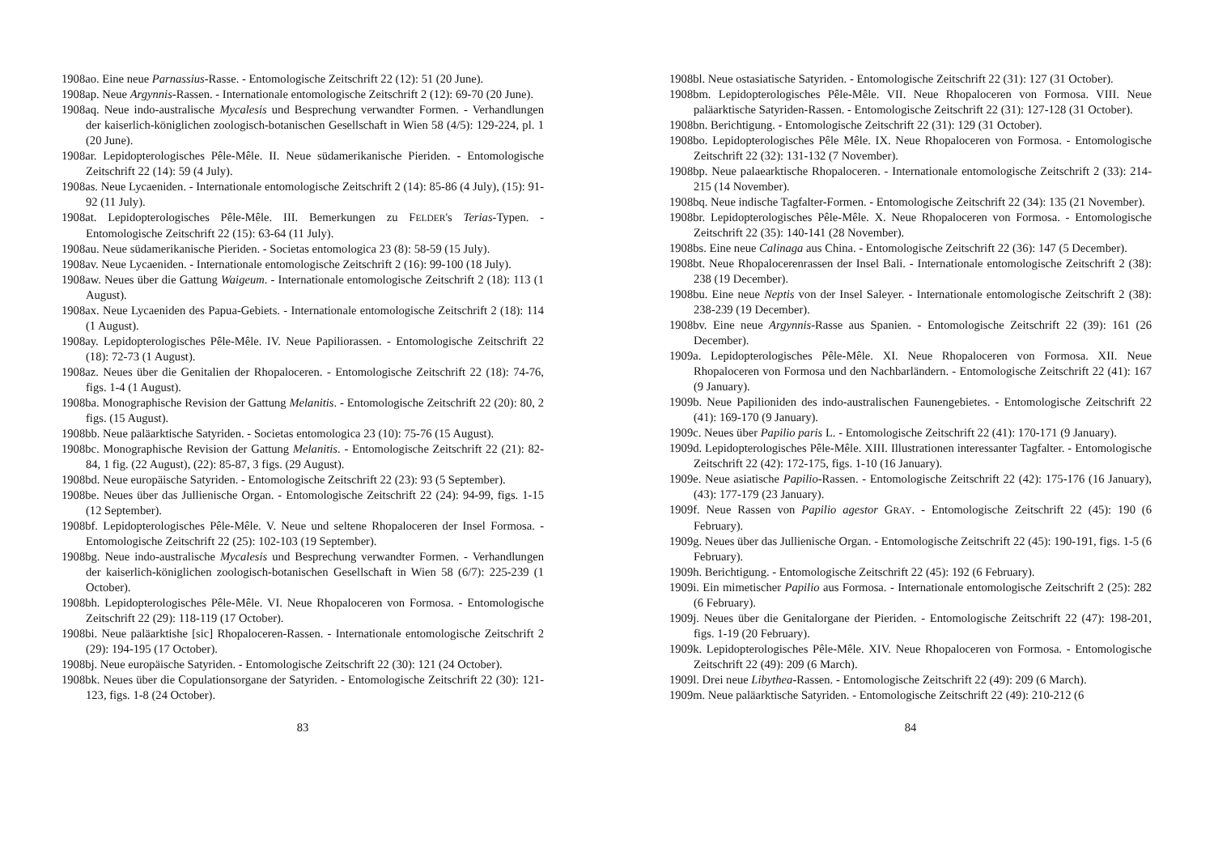1908ao. Eine neue Parnassius-Rasse. - Entomologische Zeitschrift 22 (12): 51 (20 June).
1908ap. Neue Argynnis-Rassen. - Internationale entomologische Zeitschrift 2 (12): 69-70 (20 June).
1908aq. Neue indo-australische Mycalesis und Besprechung verwandter Formen. - Verhandlungen der kaiserlich-königlichen zoologisch-botanischen Gesellschaft in Wien 58 (4/5): 129-224, pl. 1 (20 June).
1908ar. Lepidopterologisches Pêle-Mêle. II. Neue südamerikanische Pieriden. - Entomologische Zeitschrift 22 (14): 59 (4 July).
1908as. Neue Lycaeniden. - Internationale entomologische Zeitschrift 2 (14): 85-86 (4 July), (15): 91-92 (11 July).
1908at. Lepidopterologisches Pêle-Mêle. III. Bemerkungen zu FELDER's Terias-Typen. - Entomologische Zeitschrift 22 (15): 63-64 (11 July).
1908au. Neue südamerikanische Pieriden. - Societas entomologica 23 (8): 58-59 (15 July).
1908av. Neue Lycaeniden. - Internationale entomologische Zeitschrift 2 (16): 99-100 (18 July).
1908aw. Neues über die Gattung Waigeum. - Internationale entomologische Zeitschrift 2 (18): 113 (1 August).
1908ax. Neue Lycaeniden des Papua-Gebiets. - Internationale entomologische Zeitschrift 2 (18): 114 (1 August).
1908ay. Lepidopterologisches Pêle-Mêle. IV. Neue Papiliorassen. - Entomologische Zeitschrift 22 (18): 72-73 (1 August).
1908az. Neues über die Genitalien der Rhopaloceren. - Entomologische Zeitschrift 22 (18): 74-76, figs. 1-4 (1 August).
1908ba. Monographische Revision der Gattung Melanitis. - Entomologische Zeitschrift 22 (20): 80, 2 figs. (15 August).
1908bb. Neue paläarktische Satyriden. - Societas entomologica 23 (10): 75-76 (15 August).
1908bc. Monographische Revision der Gattung Melanitis. - Entomologische Zeitschrift 22 (21): 82-84, 1 fig. (22 August), (22): 85-87, 3 figs. (29 August).
1908bd. Neue europäische Satyriden. - Entomologische Zeitschrift 22 (23): 93 (5 September).
1908be. Neues über das Jullienische Organ. - Entomologische Zeitschrift 22 (24): 94-99, figs. 1-15 (12 September).
1908bf. Lepidopterologisches Pêle-Mêle. V. Neue und seltene Rhopaloceren der Insel Formosa. - Entomologische Zeitschrift 22 (25): 102-103 (19 September).
1908bg. Neue indo-australische Mycalesis und Besprechung verwandter Formen. - Verhandlungen der kaiserlich-königlichen zoologisch-botanischen Gesellschaft in Wien 58 (6/7): 225-239 (1 October).
1908bh. Lepidopterologisches Pêle-Mêle. VI. Neue Rhopaloceren von Formosa. - Entomologische Zeitschrift 22 (29): 118-119 (17 October).
1908bi. Neue paläarktishe [sic] Rhopaloceren-Rassen. - Internationale entomologische Zeitschrift 2 (29): 194-195 (17 October).
1908bj. Neue europäische Satyriden. - Entomologische Zeitschrift 22 (30): 121 (24 October).
1908bk. Neues über die Copulationsorgane der Satyriden. - Entomologische Zeitschrift 22 (30): 121-123, figs. 1-8 (24 October).
83
1908bl. Neue ostasiatische Satyriden. - Entomologische Zeitschrift 22 (31): 127 (31 October).
1908bm. Lepidopterologisches Pêle-Mêle. VII. Neue Rhopaloceren von Formosa. VIII. Neue paläarktische Satyriden-Rassen. - Entomologische Zeitschrift 22 (31): 127-128 (31 October).
1908bn. Berichtigung. - Entomologische Zeitschrift 22 (31): 129 (31 October).
1908bo. Lepidopterologisches Pêle Mêle. IX. Neue Rhopaloceren von Formosa. - Entomologische Zeitschrift 22 (32): 131-132 (7 November).
1908bp. Neue palaearktische Rhopaloceren. - Internationale entomologische Zeitschrift 2 (33): 214-215 (14 November).
1908bq. Neue indische Tagfalter-Formen. - Entomologische Zeitschrift 22 (34): 135 (21 November).
1908br. Lepidopterologisches Pêle-Mêle. X. Neue Rhopaloceren von Formosa. - Entomologische Zeitschrift 22 (35): 140-141 (28 November).
1908bs. Eine neue Calinaga aus China. - Entomologische Zeitschrift 22 (36): 147 (5 December).
1908bt. Neue Rhopalocerenrassen der Insel Bali. - Internationale entomologische Zeitschrift 2 (38): 238 (19 December).
1908bu. Eine neue Neptis von der Insel Saleyer. - Internationale entomologische Zeitschrift 2 (38): 238-239 (19 December).
1908bv. Eine neue Argynnis-Rasse aus Spanien. - Entomologische Zeitschrift 22 (39): 161 (26 December).
1909a. Lepidopterologisches Pêle-Mêle. XI. Neue Rhopaloceren von Formosa. XII. Neue Rhopaloceren von Formosa und den Nachbarländern. - Entomologische Zeitschrift 22 (41): 167 (9 January).
1909b. Neue Papilioniden des indo-australischen Faunengebietes. - Entomologische Zeitschrift 22 (41): 169-170 (9 January).
1909c. Neues über Papilio paris L. - Entomologische Zeitschrift 22 (41): 170-171 (9 January).
1909d. Lepidopterologisches Pêle-Mêle. XIII. Illustrationen interessanter Tagfalter. - Entomologische Zeitschrift 22 (42): 172-175, figs. 1-10 (16 January).
1909e. Neue asiatische Papilio-Rassen. - Entomologische Zeitschrift 22 (42): 175-176 (16 January), (43): 177-179 (23 January).
1909f. Neue Rassen von Papilio agestor GRAY. - Entomologische Zeitschrift 22 (45): 190 (6 February).
1909g. Neues über das Jullienische Organ. - Entomologische Zeitschrift 22 (45): 190-191, figs. 1-5 (6 February).
1909h. Berichtigung. - Entomologische Zeitschrift 22 (45): 192 (6 February).
1909i. Ein mimetischer Papilio aus Formosa. - Internationale entomologische Zeitschrift 2 (25): 282 (6 February).
1909j. Neues über die Genitalorgane der Pieriden. - Entomologische Zeitschrift 22 (47): 198-201, figs. 1-19 (20 February).
1909k. Lepidopterologisches Pêle-Mêle. XIV. Neue Rhopaloceren von Formosa. - Entomologische Zeitschrift 22 (49): 209 (6 March).
1909l. Drei neue Libythea-Rassen. - Entomologische Zeitschrift 22 (49): 209 (6 March).
1909m. Neue paläarktische Satyriden. - Entomologische Zeitschrift 22 (49): 210-212 (6
84